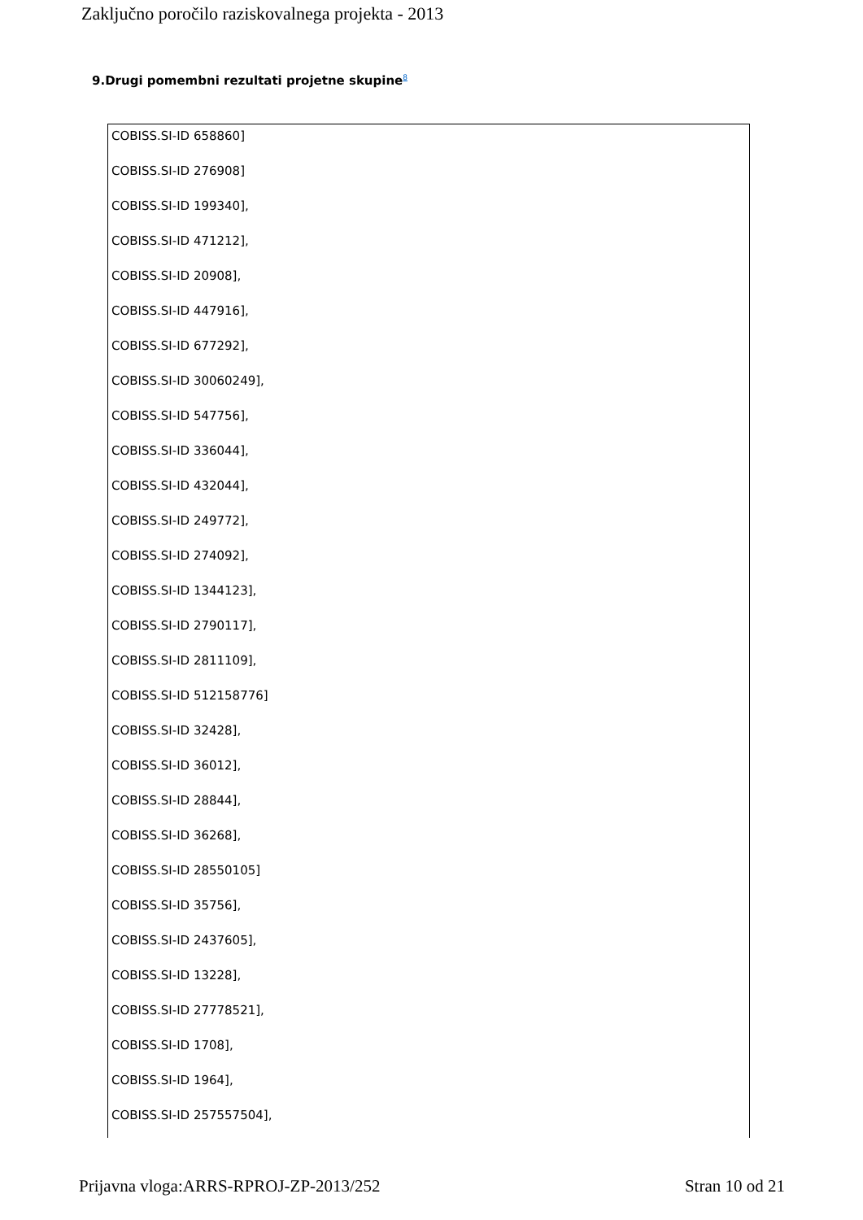Zaključno poročilo raziskovalnega projekta - 2013
9.Drugi pomembni rezultati projetne skupine<sup>8</sup>
COBISS.SI-ID 658860]
COBISS.SI-ID 276908]
COBISS.SI-ID 199340],
COBISS.SI-ID 471212],
COBISS.SI-ID 20908],
COBISS.SI-ID 447916],
COBISS.SI-ID 677292],
COBISS.SI-ID 30060249],
COBISS.SI-ID 547756],
COBISS.SI-ID 336044],
COBISS.SI-ID 432044],
COBISS.SI-ID 249772],
COBISS.SI-ID 274092],
COBISS.SI-ID 1344123],
COBISS.SI-ID 2790117],
COBISS.SI-ID 2811109],
COBISS.SI-ID 512158776]
COBISS.SI-ID 32428],
COBISS.SI-ID 36012],
COBISS.SI-ID 28844],
COBISS.SI-ID 36268],
COBISS.SI-ID 28550105]
COBISS.SI-ID 35756],
COBISS.SI-ID 2437605],
COBISS.SI-ID 13228],
COBISS.SI-ID 27778521],
COBISS.SI-ID 1708],
COBISS.SI-ID 1964],
COBISS.SI-ID 257557504],
Prijavna vloga:ARRS-RPROJ-ZP-2013/252 Stran 10 od 21